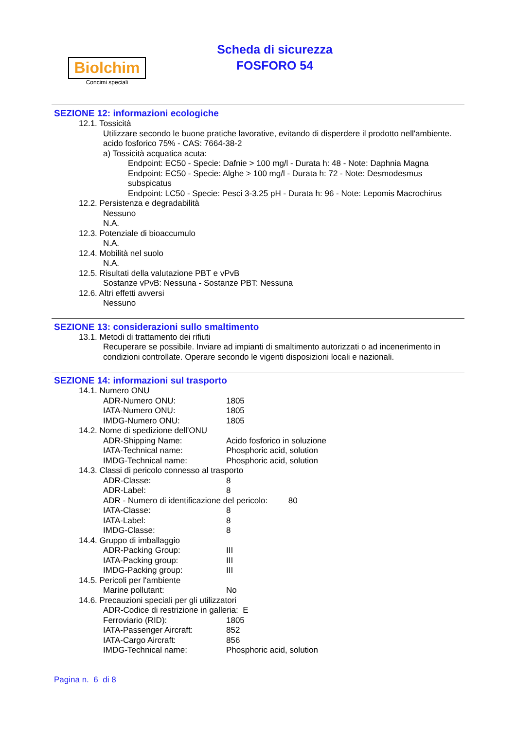Biolchim
Concimi speciali
Scheda di sicurezza
FOSFORO 54
SEZIONE 12: informazioni ecologiche
12.1. Tossicità
Utilizzare secondo le buone pratiche lavorative, evitando di disperdere il prodotto nell'ambiente.
acido fosforico 75% - CAS: 7664-38-2
a) Tossicità acquatica acuta:
Endpoint: EC50 - Specie: Dafnie > 100 mg/l - Durata h: 48 - Note: Daphnia Magna
Endpoint: EC50 - Specie: Alghe > 100 mg/l - Durata h: 72 - Note: Desmodesmus subspicatus
Endpoint: LC50 - Specie: Pesci 3-3.25 pH - Durata h: 96 - Note: Lepomis Macrochirus
12.2. Persistenza e degradabilità
Nessuno
N.A.
12.3. Potenziale di bioaccumulo
N.A.
12.4. Mobilità nel suolo
N.A.
12.5. Risultati della valutazione PBT e vPvB
Sostanze vPvB: Nessuna - Sostanze PBT: Nessuna
12.6. Altri effetti avversi
Nessuno
SEZIONE 13: considerazioni sullo smaltimento
13.1. Metodi di trattamento dei rifiuti
Recuperare se possibile. Inviare ad impianti di smaltimento autorizzati o ad incenerimento in condizioni controllate. Operare secondo le vigenti disposizioni locali e nazionali.
SEZIONE 14: informazioni sul trasporto
14.1. Numero ONU
ADR-Numero ONU: 1805
IATA-Numero ONU: 1805
IMDG-Numero ONU: 1805
14.2. Nome di spedizione dell'ONU
ADR-Shipping Name: Acido fosforico in soluzione
IATA-Technical name: Phosphoric acid, solution
IMDG-Technical name: Phosphoric acid, solution
14.3. Classi di pericolo connesso al trasporto
ADR-Classe: 8
ADR-Label: 8
ADR - Numero di identificazione del pericolo: 80
IATA-Classe: 8
IATA-Label: 8
IMDG-Classe: 8
14.4. Gruppo di imballaggio
ADR-Packing Group: III
IATA-Packing group: III
IMDG-Packing group: III
14.5. Pericoli per l'ambiente
Marine pollutant: No
14.6. Precauzioni speciali per gli utilizzatori
ADR-Codice di restrizione in galleria: E
Ferroviario (RID): 1805
IATA-Passenger Aircraft: 852
IATA-Cargo Aircraft: 856
IMDG-Technical name: Phosphoric acid, solution
Pagina n. 6 di 8